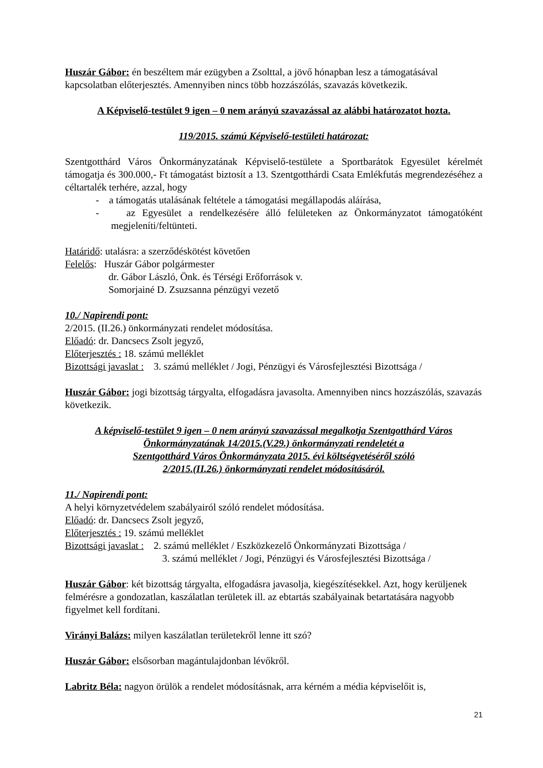Huszár Gábor: én beszéltem már ezügyben a Zsolttal, a jövő hónapban lesz a támogatásával kapcsolatban előterjesztés. Amennyiben nincs több hozzászólás, szavazás következik.
A Képviselő-testület 9 igen – 0 nem arányú szavazással az alábbi határozatot hozta.
119/2015. számú Képviselő-testületi határozat:
Szentgotthárd Város Önkormányzatának Képviselő-testülete a Sportbarátok Egyesület kérelmét támogatja és 300.000,- Ft támogatást biztosít a 13. Szentgotthárdi Csata Emlékfutás megrendezéséhez a céltartalék terhére, azzal, hogy
- a támogatás utalásának feltétele a támogatási megállapodás aláírása,
- az Egyesület a rendelkezésére álló felületeken az Önkormányzatot támogatóként megjeleníti/feltünteti.
Határidő: utalásra: a szerződéskötést követően
Felelős: Huszár Gábor polgármester
dr. Gábor László, Önk. és Térségi Erőforrások v.
Somorjainé D. Zsuzsanna pénzügyi vezető
10./ Napirendi pont:
2/2015. (II.26.) önkormányzati rendelet módosítása.
Előadó: dr. Dancsecs Zsolt jegyző,
Előterjesztés : 18. számú melléklet
Bizottsági javaslat : 3. számú melléklet / Jogi, Pénzügyi és Városfejlesztési Bizottsága /
Huszár Gábor: jogi bizottság tárgyalta, elfogadásra javasolta. Amennyiben nincs hozzászólás, szavazás következik.
A képviselő-testület 9 igen – 0 nem arányú szavazással megalkotja Szentgotthárd Város Önkormányzatának 14/2015.(V.29.) önkormányzati rendeletét a
Szentgotthárd Város Önkormányzata 2015. évi költségvetéséről szóló
2/2015.(II.26.) önkormányzati rendelet módosításáról.
11./ Napirendi pont:
A helyi környzetvédelem szabályairól szóló rendelet módosítása.
Előadó: dr. Dancsecs Zsolt jegyző,
Előterjesztés : 19. számú melléklet
Bizottsági javaslat : 2. számú melléklet / Eszközkezelő Önkormányzati Bizottsága /
3. számú melléklet / Jogi, Pénzügyi és Városfejlesztési Bizottsága /
Huszár Gábor: két bizottság tárgyalta, elfogadásra javasolja, kiegészítésekkel. Azt, hogy kerüljenek felmérésre a gondozatlan, kaszálatlan területek ill. az ebtartás szabályainak betartatására nagyobb figyelmet kell fordítani.
Virányi Balázs: milyen kaszálatlan területekről lenne itt szó?
Huszár Gábor: elsősorban magántulajdonban lévőkről.
Labritz Béla: nagyon örülök a rendelet módosításnak, arra kérném a média képviselőit is,
21